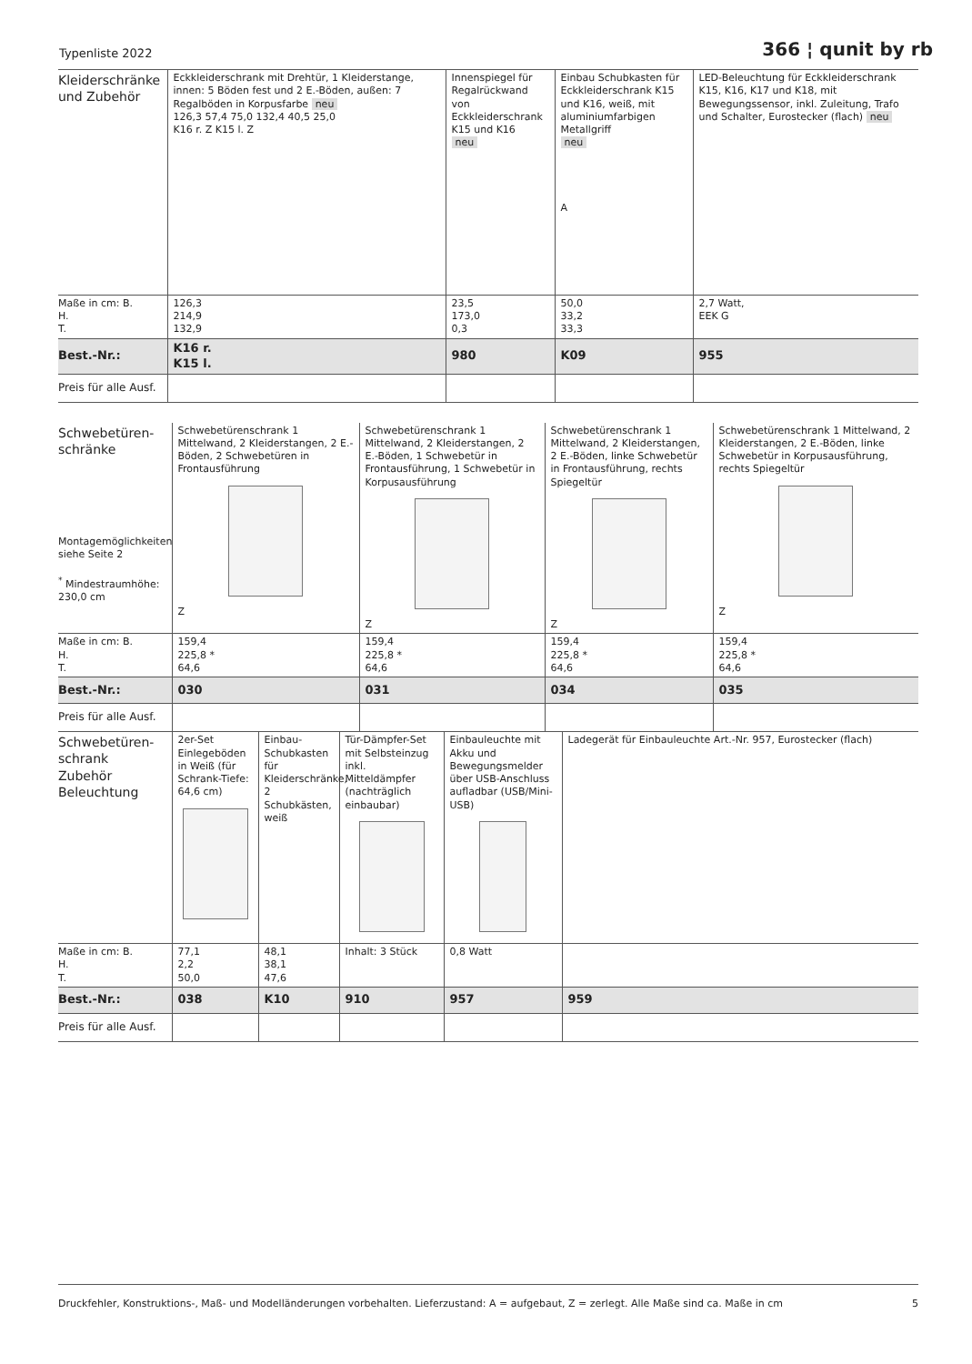Typenliste 2022 366 ¦ qunit by rb
| Kleiderschränke und Zubehör | Eckkleiderschrank mit Drehtür, 1 Kleiderstange, innen: 5 Böden fest und 2 E.-Böden, außen: 7 Regalböden in Korpusfarbe neu 126,3 57,4 75,0 132,4 40,5 25,0 K16 r. Z K15 l. Z | Innenspiegel für Regalrückwand von Eckkleiderschrank K15 und K16 neu | Einbau Schubkasten für Eckkleiderschrank K15 und K16, weiß, mit aluminiumfarbigen Metallgriff neu A | LED-Beleuchtung für Eckkleiderschrank K15, K16, K17 und K18, mit Bewegungssensor, inkl. Zuleitung, Trafo und Schalter, Eurostecker (flach) neu |
| Maße in cm: B. H. T. | 126,3 214,9 132,9 | 23,5 173,0 0,3 | 50,0 33,2 33,3 | 2,7 Watt, EEK G |
| Best.-Nr.: | K16 r. K15 l. | 980 | K09 | 955 |
| Preis für alle Ausf. | | | | |
| Schwebetüren- schränke Montagemöglichkeiten siehe Seite 2 <sup>*</sup> Mindestraumhöhe: 230,0 cm | Schwebetürenschrank 1 Mittelwand, 2 Kleiderstangen, 2 E.-Böden, 2 Schwebetüren in Frontausführung Z | Schwebetürenschrank 1 Mittelwand, 2 Kleiderstangen, 2 E.-Böden, 1 Schwebetür in Frontausführung, 1 Schwebetür in Korpusausführung Z | Schwebetürenschrank 1 Mittelwand, 2 Kleiderstangen, 2 E.-Böden, linke Schwebetür in Frontausführung, rechts Spiegeltür Z | Schwebetürenschrank 1 Mittelwand, 2 Kleiderstangen, 2 E.-Böden, linke Schwebetür in Korpusausführung, rechts Spiegeltür Z |
| Maße in cm: B. H. T. | 159,4 225,8 * 64,6 | 159,4 225,8 * 64,6 | 159,4 225,8 * 64,6 | 159,4 225,8 * 64,6 |
| Best.-Nr.: | 030 | 031 | 034 | 035 |
| Preis für alle Ausf. | | | | |
| Schwebetüren- schrank Zubehör Beleuchtung | 2er-Set Einlegeböden in Weiß (für Schrank-Tiefe: 64,6 cm) | Einbau-Schubkasten für Kleiderschränke, 2 Schubkästen, weiß | Tür-Dämpfer-Set mit Selbsteinzug inkl. Mitteldämpfer (nachträglich einbaubar) | Einbauleuchte mit Akku und Bewegungsmelder über USB-Anschluss aufladbar (USB/Mini-USB) | Ladegerät für Einbauleuchte Art.-Nr. 957, Eurostecker (flach) |
| Maße in cm: B. H. T. | 77,1 2,2 50,0 | 48,1 38,1 47,6 | Inhalt: 3 Stück | 0,8 Watt | |
| Best.-Nr.: | 038 | K10 | 910 | 957 | 959 |
| Preis für alle Ausf. | | | | | |
Druckfehler, Konstruktions-, Maß- und Modelländerungen vorbehalten. Lieferzustand: A = aufgebaut, Z = zerlegt. Alle Maße sind ca. Maße in cm 5